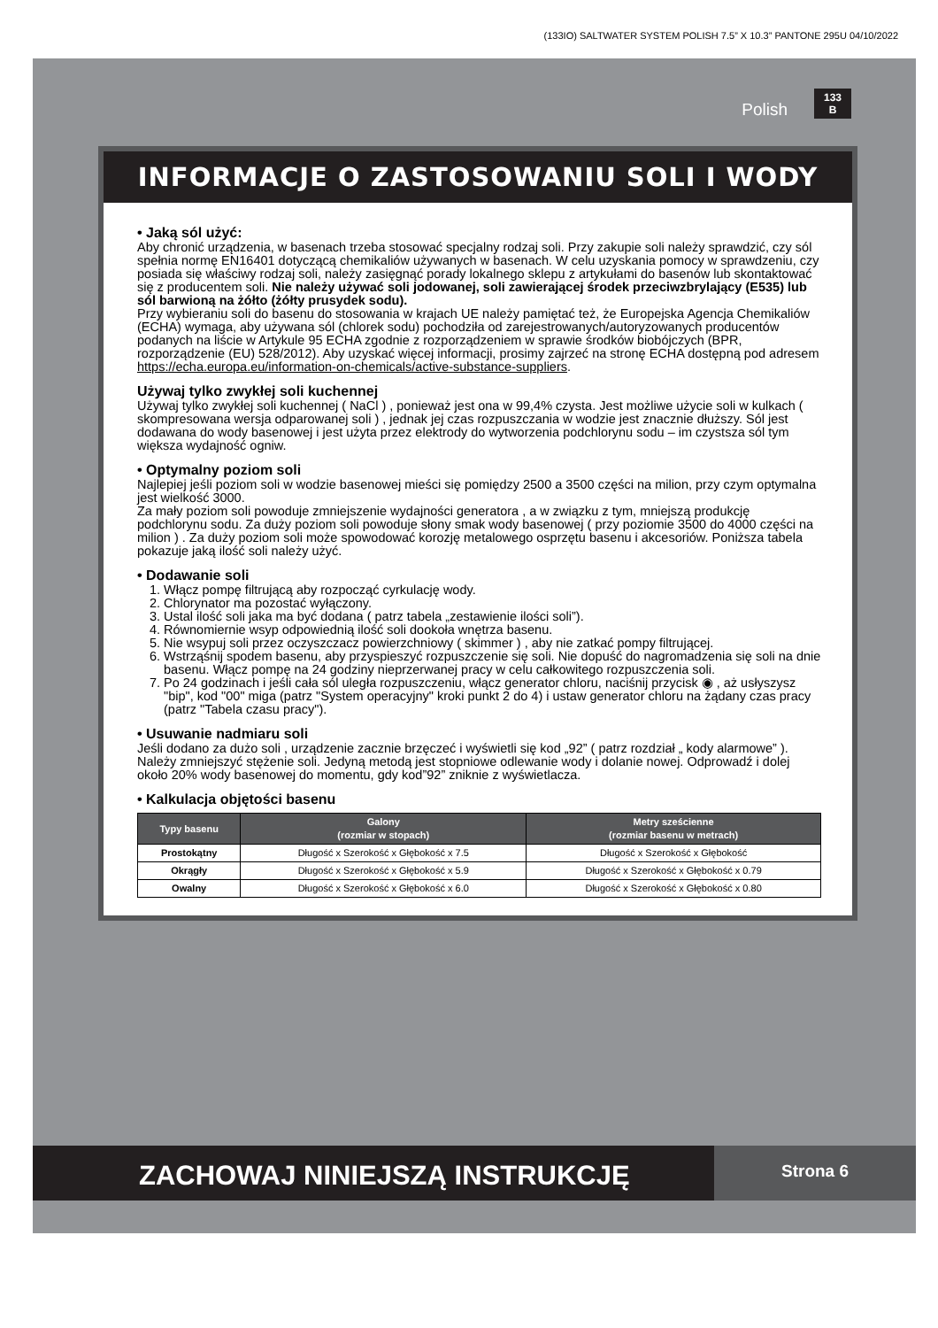(133IO) SALTWATER SYSTEM POLISH 7.5” X 10.3” PANTONE 295U 04/10/2022
Polish 133
B
INFORMACJE O ZASTOSOWANIU SOLI I WODY
• Jaką sól użyć:
Aby chronić urządzenia, w basenach trzeba stosować specjalny rodzaj soli. Przy zakupie soli należy sprawdzić, czy sól spełnia normę EN16401 dotyczącą chemikaliów używanych w basenach. W celu uzyskania pomocy w sprawdzeniu, czy posiada się właściwy rodzaj soli, należy zasięgnąć porady lokalnego sklepu z artykułami do basenów lub skontaktować się z producentem soli. Nie należy używać soli jodowanej, soli zawierającej środek przeciwzbrylający (E535) lub sól barwioną na żółto (żółty prusydek sodu).
Przy wybieraniu soli do basenu do stosowania w krajach UE należy pamiętać też, że Europejska Agencja Chemikaliów (ECHA) wymaga, aby używana sól (chlorek sodu) pochodziła od zarejestrowanych/autoryzowanych producentów podanych na liście w Artykule 95 ECHA zgodnie z rozporządzeniem w sprawie środków biobójczych (BPR, rozporządzenie (EU) 528/2012). Aby uzyskać więcej informacji, prosimy zajrzeć na stronę ECHA dostępną pod adresem https://echa.europa.eu/information-on-chemicals/active-substance-suppliers.
Używaj tylko zwykłej soli kuchennej
Używaj tylko zwykłej soli kuchennej ( NaCl ) , ponieważ jest ona w 99,4% czysta. Jest możliwe użycie soli w kulkach ( skompresowana wersja odparowanej soli ) , jednak jej czas rozpuszczania w wodzie jest znacznie dłuższy. Sól jest dodawana do wody basenowej i jest użyta przez elektrody do wytworzenia podchlorynu sodu – im czystsza sól tym większa wydajność ogniw.
• Optymalny poziom soli
Najlepiej jeśli poziom soli w wodzie basenowej mieści się pomiędzy 2500 a 3500 części na milion, przy czym optymalna jest wielkość 3000.
Za mały poziom soli powoduje zmniejszenie wydajności generatora , a w związku z tym, mniejszą produkcję podchlorynu sodu. Za duży poziom soli powoduje słony smak wody basenowej ( przy poziomie 3500 do 4000 części na milion ) . Za duży poziom soli może spowodować korozję metalowego osprzętu basenu i akcesoriów. Poniższa tabela pokazuje jaką ilość soli należy użyć.
• Dodawanie soli
1. Włącz pompę filtrującą aby rozpocząć cyrkulację wody.
2. Chlorynator ma pozostać wyłączony.
3. Ustal ilość soli jaka ma być dodana ( patrz tabela „zestawienie ilości soli”).
4. Równomiernie wsyp odpowiednią ilość soli dookoła wnętrza basenu.
5. Nie wsypuj soli przez oczyszczacz powierzchniowy ( skimmer ) , aby nie zatkać pompy filtrującej.
6. Wstrząśnij spodem basenu, aby przyspieszyć rozpuszczenie się soli. Nie dopuść do nagromadzenia się soli na dnie basenu. Włącz pompę na 24 godziny nieprzerwanej pracy w celu całkowitego rozpuszczenia soli.
7. Po 24 godzinach i jeśli cała sól uległa rozpuszczeniu, włącz generator chloru, naciśnij przycisk ◉ , aż usłyszysz "bip", kod "00" miga (patrz "System operacyjny" kroki punkt 2 do 4) i ustaw generator chloru na żądany czas pracy (patrz "Tabela czasu pracy").
• Usuwanie nadmiaru soli
Jeśli dodano za dużo soli , urządzenie zacznie brzęczeć i wyświetli się kod „92” ( patrz rozdział „ kody alarmowe” ). Należy zmniejszyć stężenie soli. Jedyną metodą jest stopniowe odlewanie wody i dolanie nowej. Odprowadź i dolej około 20% wody basenowej do momentu, gdy kod”92” zniknie z wyświetlacza.
• Kalkulacja objętości basenu
| Typy basenu | Galony (rozmiar w stopach) | Metry sześcienne (rozmiar basenu w metrach) |
| --- | --- | --- |
| Prostokątny | Długość x Szerokość x Głębokość x 7.5 | Długość x Szerokość x Głębokość |
| Okrągły | Długość x Szerokość x Głębokość x 5.9 | Długość x Szerokość x Głębokość x 0.79 |
| Owalny | Długość x Szerokość x Głębokość x 6.0 | Długość x Szerokość x Głębokość x 0.80 |
ZACHOWAJ NINIEJSZĄ INSTRUKCJĘ
Strona 6